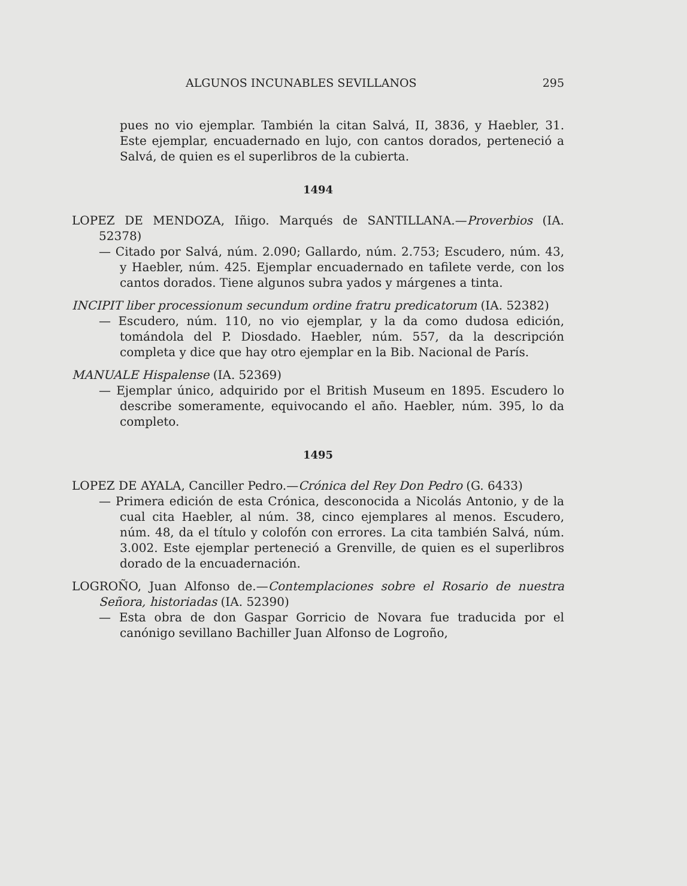ALGUNOS INCUNABLES SEVILLANOS 295
pues no vio ejemplar. También la citan Salvá, II, 3836, y Haebler, 31. Este ejemplar, encuadernado en lujo, con cantos dorados, perteneció a Salvá, de quien es el superlibros de la cubierta.
1494
LOPEZ DE MENDOZA, Iñigo. Marqués de SANTILLANA.—Proverbios (IA. 52378)
— Citado por Salvá, núm. 2.090; Gallardo, núm. 2.753; Escudero, núm. 43, y Haebler, núm. 425. Ejemplar encuadernado en tafilete verde, con los cantos dorados. Tiene algunos subra yados y márgenes a tinta.
INCIPIT liber processionum secundum ordine fratru predicatorum (IA. 52382)
— Escudero, núm. 110, no vio ejemplar, y la da como dudosa edición, tomándola del P. Diosdado. Haebler, núm. 557, da la descripción completa y dice que hay otro ejemplar en la Bib. Nacional de París.
MANUALE Hispalense (IA. 52369)
— Ejemplar único, adquirido por el British Museum en 1895. Escudero lo describe someramente, equivocando el año. Haebler, núm. 395, lo da completo.
1495
LOPEZ DE AYALA, Canciller Pedro.—Crónica del Rey Don Pedro (G. 6433)
— Primera edición de esta Crónica, desconocida a Nicolás Antonio, y de la cual cita Haebler, al núm. 38, cinco ejemplares al menos. Escudero, núm. 48, da el título y colofón con errores. La cita también Salvá, núm. 3.002. Este ejemplar perteneció a Grenville, de quien es el superlibros dorado de la encuadernación.
LOGROÑO, Juan Alfonso de.—Contemplaciones sobre el Rosario de nuestra Señora, historiadas (IA. 52390)
— Esta obra de don Gaspar Gorricio de Novara fue traducida por el canónigo sevillano Bachiller Juan Alfonso de Logroño,